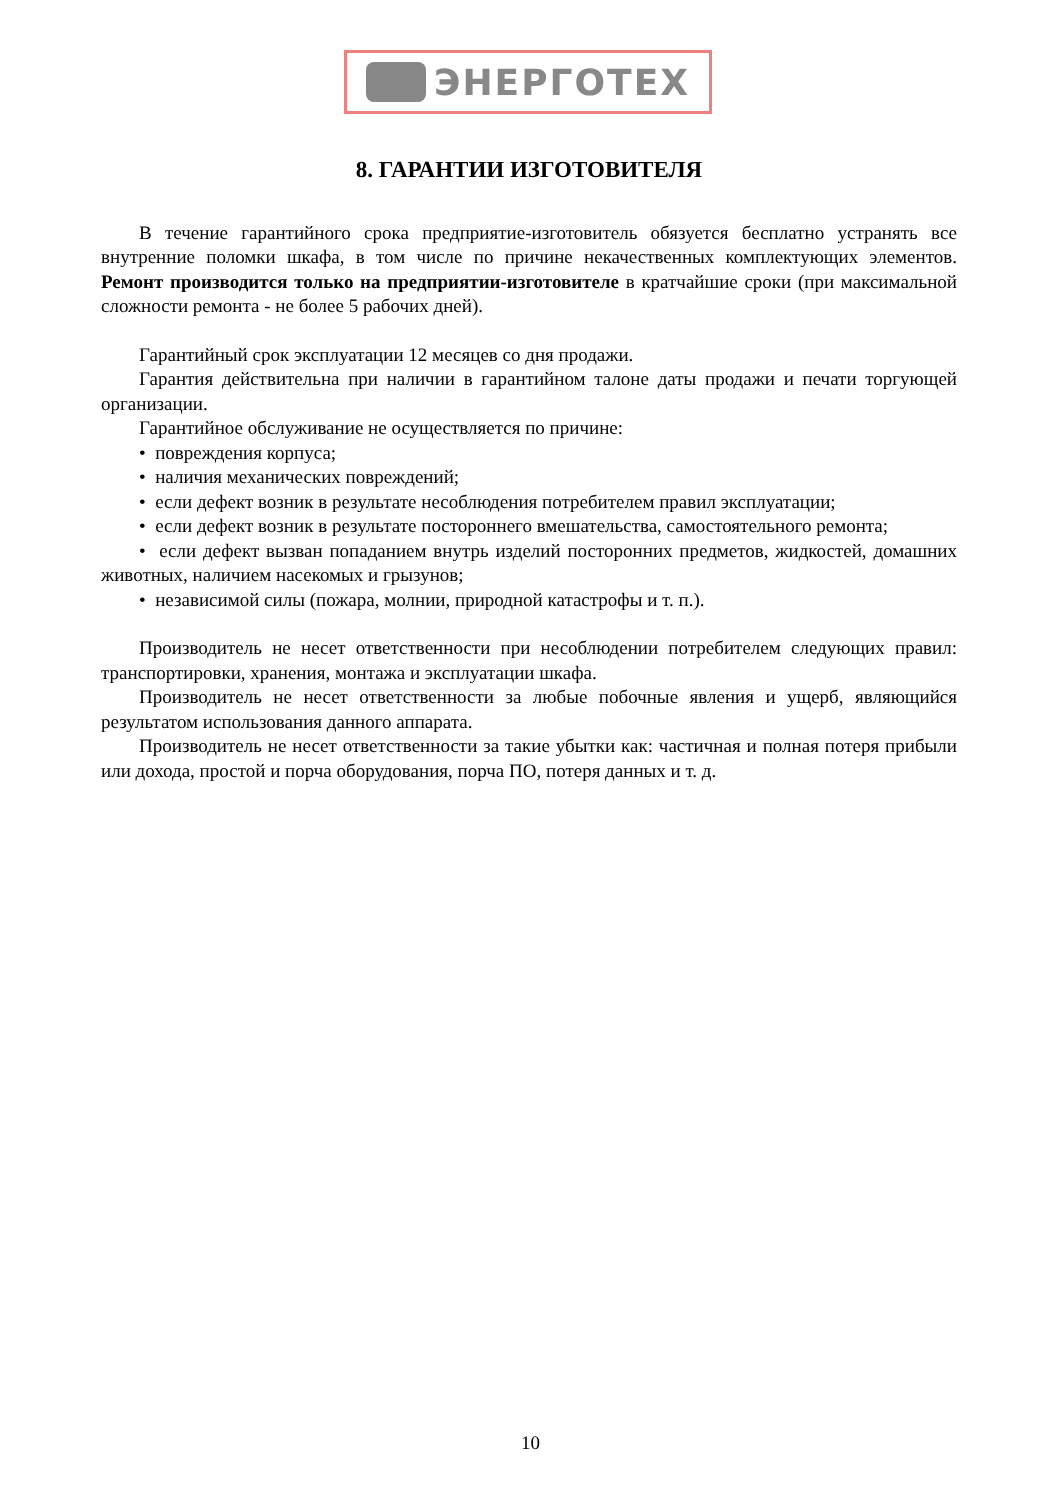ЭНЕРГОТЕХ
8. ГАРАНТИИ ИЗГОТОВИТЕЛЯ
В течение гарантийного срока предприятие-изготовитель обязуется бесплатно устранять все внутренние поломки шкафа, в том числе по причине некачественных комплектующих элементов. Ремонт производится только на предприятии-изготовителе в кратчайшие сроки (при максимальной сложности ремонта - не более 5 рабочих дней).
Гарантийный срок эксплуатации 12 месяцев со дня продажи.
Гарантия действительна при наличии в гарантийном талоне даты продажи и печати торгующей организации.
Гарантийное обслуживание не осуществляется по причине:
• повреждения корпуса;
• наличия механических повреждений;
• если дефект возник в результате несоблюдения потребителем правил эксплуатации;
• если дефект возник в результате посторон­него вмешательства, самостоятельного ремонта;
• если дефект вызван попаданием внутрь изделий посторонних предметов, жидкостей, домашних животных, наличием насекомых и грызунов;
• независимой силы (пожара, молнии, природной катастрофы и т. п.).
Производитель не несет ответственности при несоблюдении потребителем следующих правил: транспортировки, хранения, монтажа и эксплуатации шкафа.
Производитель не несет ответственности за любые побочные явления и ущерб, являющийся результатом использования данного аппарата.
Производитель не несет ответственности за такие убытки как: частичная и полная потеря прибыли или дохода, простой и порча оборудования, порча ПО, потеря данных и т. д.
10